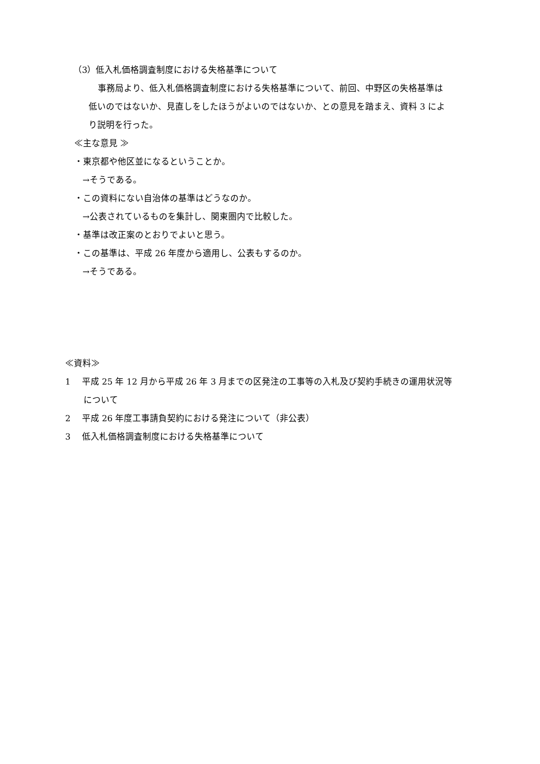（3）低入札価格調査制度における失格基準について
事務局より、低入札価格調査制度における失格基準について、前回、中野区の失格基準は
低いのではないか、見直しをしたほうがよいのではないか、との意見を踏まえ、資料 3 によ
り説明を行った。
≪主な意見 ≫
・東京都や他区並になるということか。
→そうである。
・この資料にない自治体の基準はどうなのか。
→公表されているものを集計し、関東圏内で比較した。
・基準は改正案のとおりでよいと思う。
・この基準は、平成 26 年度から適用し、公表もするのか。
→そうである。
≪資料≫
1　 平成 25 年 12 月から平成 26 年 3 月までの区発注の工事等の入札及び契約手続きの運用状況等
について
2　 平成 26 年度工事請負契約における発注について（非公表）
3　 低入札価格調査制度における失格基準について